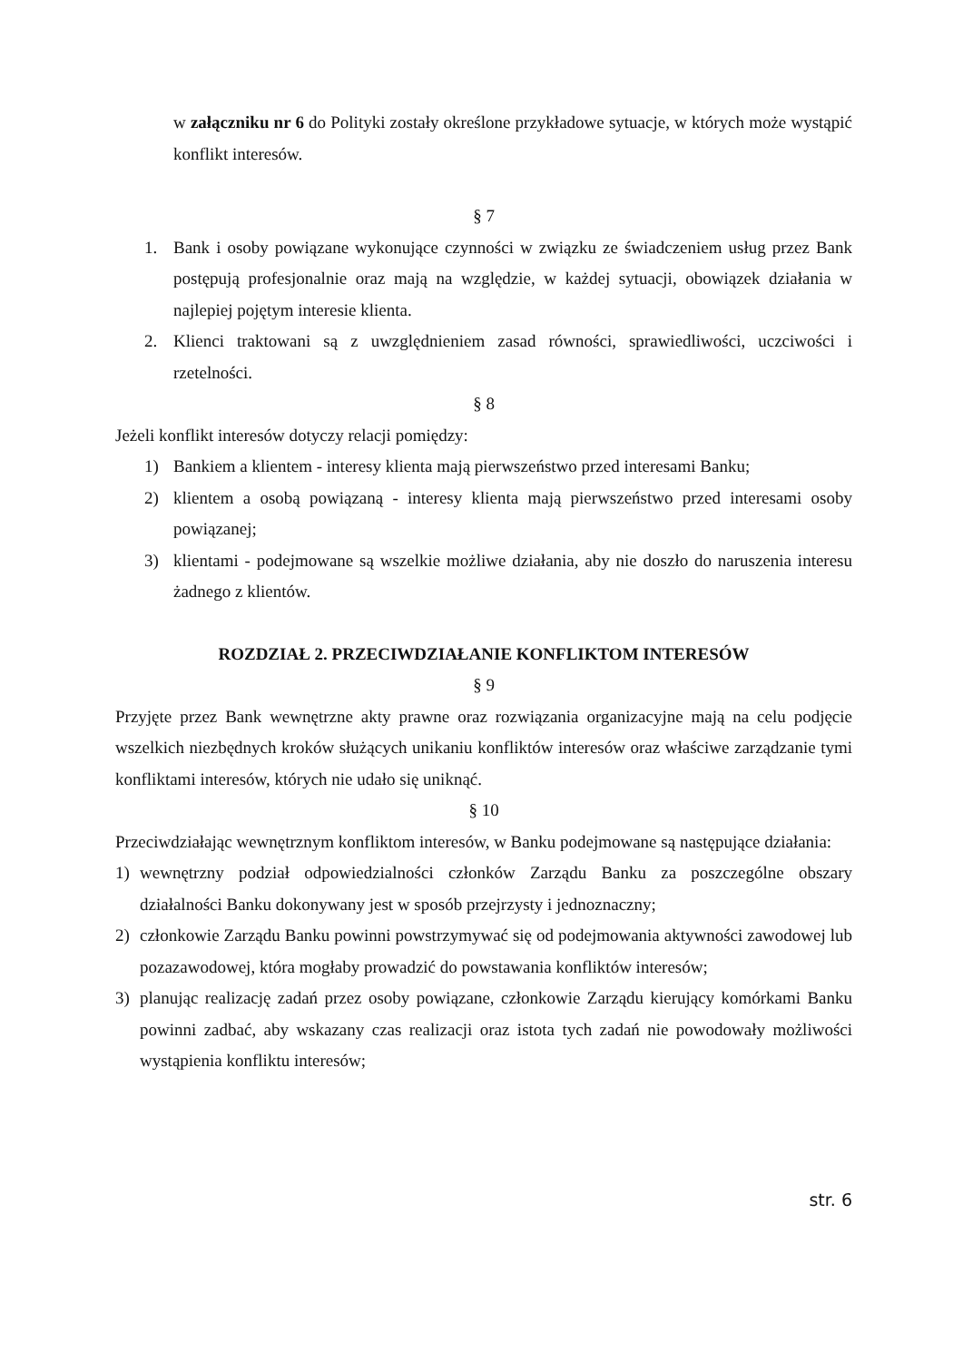w załączniku nr 6 do Polityki zostały określone przykładowe sytuacje, w których może wystąpić konflikt interesów.
§ 7
1. Bank i osoby powiązane wykonujące czynności w związku ze świadczeniem usług przez Bank postępują profesjonalnie oraz mają na względzie, w każdej sytuacji, obowiązek działania w najlepiej pojętym interesie klienta.
2. Klienci traktowani są z uwzględnieniem zasad równości, sprawiedliwości, uczciwości i rzetelności.
§ 8
Jeżeli konflikt interesów dotyczy relacji pomiędzy:
1) Bankiem a klientem - interesy klienta mają pierwszeństwo przed interesami Banku;
2) klientem a osobą powiązaną - interesy klienta mają pierwszeństwo przed interesami osoby powiązanej;
3) klientami - podejmowane są wszelkie możliwe działania, aby nie doszło do naruszenia interesu żadnego z klientów.
ROZDZIAŁ 2. PRZECIWDZIAŁANIE KONFLIKTOM INTERESÓW
§ 9
Przyjęte przez Bank wewnętrzne akty prawne oraz rozwiązania organizacyjne mają na celu podjęcie wszelkich niezbędnych kroków służących unikaniu konfliktów interesów oraz właściwe zarządzanie tymi konfliktami interesów, których nie udało się uniknąć.
§ 10
Przeciwdziałając wewnętrznym konfliktom interesów, w Banku podejmowane są następujące działania:
1) wewnętrzny podział odpowiedzialności członków Zarządu Banku za poszczególne obszary działalności Banku dokonywany jest w sposób przejrzysty i jednoznaczny;
2) członkowie Zarządu Banku powinni powstrzymywać się od podejmowania aktywności zawodowej lub pozazawodowej, która mogłaby prowadzić do powstawania konfliktów interesów;
3) planując realizację zadań przez osoby powiązane, członkowie Zarządu kierujący komórkami Banku powinni zadbać, aby wskazany czas realizacji oraz istota tych zadań nie powodowały możliwości wystąpienia konfliktu interesów;
str. 6